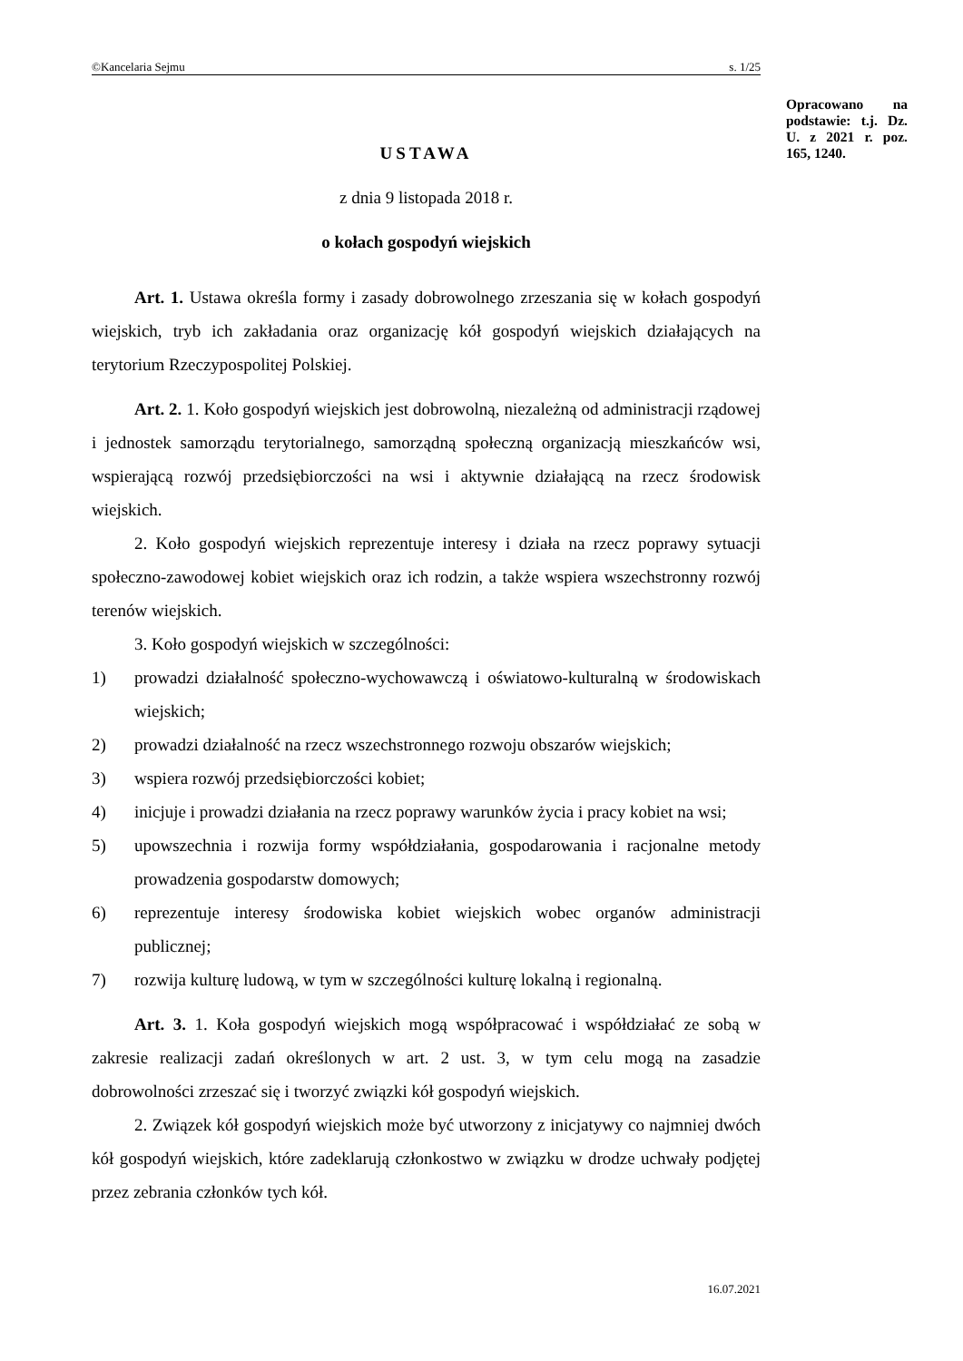©Kancelaria Sejmu s. 1/25
Opracowano na podstawie: t.j. Dz. U. z 2021 r. poz. 165, 1240.
USTAWA
z dnia 9 listopada 2018 r.
o kołach gospodyń wiejskich
Art. 1. Ustawa określa formy i zasady dobrowolnego zrzeszania się w kołach gospodyń wiejskich, tryb ich zakładania oraz organizację kół gospodyń wiejskich działających na terytorium Rzeczypospolitej Polskiej.
Art. 2. 1. Koło gospodyń wiejskich jest dobrowolną, niezależną od administracji rządowej i jednostek samorządu terytorialnego, samorządną społeczną organizacją mieszkańców wsi, wspierającą rozwój przedsiębiorczości na wsi i aktywnie działającą na rzecz środowisk wiejskich.
2. Koło gospodyń wiejskich reprezentuje interesy i działa na rzecz poprawy sytuacji społeczno-zawodowej kobiet wiejskich oraz ich rodzin, a także wspiera wszechstronny rozwój terenów wiejskich.
3. Koło gospodyń wiejskich w szczególności:
1) prowadzi działalność społeczno-wychowawczą i oświatowo-kulturalną w środowiskach wiejskich;
2) prowadzi działalność na rzecz wszechstronnego rozwoju obszarów wiejskich;
3) wspiera rozwój przedsiębiorczości kobiet;
4) inicjuje i prowadzi działania na rzecz poprawy warunków życia i pracy kobiet na wsi;
5) upowszechnia i rozwija formy współdziałania, gospodarowania i racjonalne metody prowadzenia gospodarstw domowych;
6) reprezentuje interesy środowiska kobiet wiejskich wobec organów administracji publicznej;
7) rozwija kulturę ludową, w tym w szczególności kulturę lokalną i regionalną.
Art. 3. 1. Koła gospodyń wiejskich mogą współpracować i współdziałać ze sobą w zakresie realizacji zadań określonych w art. 2 ust. 3, w tym celu mogą na zasadzie dobrowolności zrzeszać się i tworzyć związki kół gospodyń wiejskich.
2. Związek kół gospodyń wiejskich może być utworzony z inicjatywy co najmniej dwóch kół gospodyń wiejskich, które zadeklarują członkostwo w związku w drodze uchwały podjętej przez zebrania członków tych kół.
16.07.2021